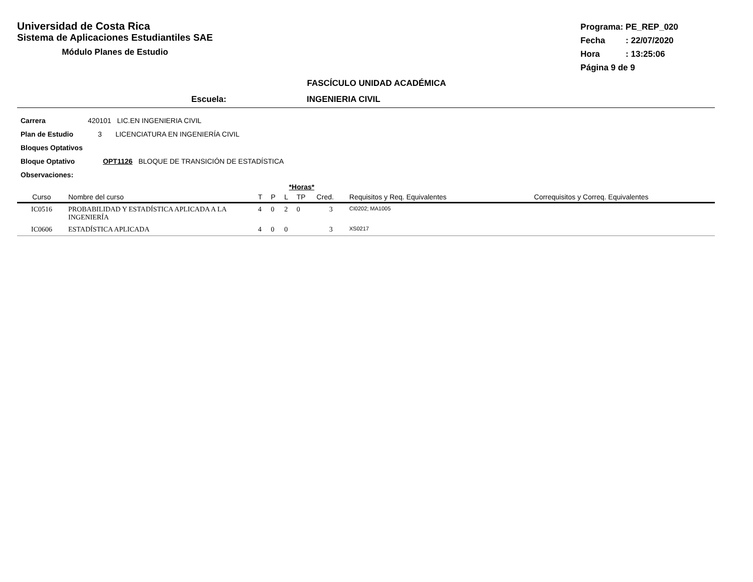Universidad de Costa Rica
Sistema de Aplicaciones Estudiantiles SAE
Módulo Planes de Estudio
Programa: PE_REP_020
Fecha: 22/07/2020
Hora: 13:25:06
Página 9 de 9
FASCÍCULO UNIDAD ACADÉMICA
Escuela: INGENIERIA CIVIL
Carrera 420101 LIC.EN INGENIERIA CIVIL
Plan de Estudio 3 LICENCIATURA EN INGENIERÍA CIVIL
Bloques Optativos
Bloque Optativo OPT1126 BLOQUE DE TRANSICIÓN DE ESTADÍSTICA
Observaciones:
| | | *Horas* | | | | | | |
| --- | --- | --- | --- | --- | --- | --- | --- | --- |
| Curso | Nombre del curso | T | P | L | TP | Cred. | Requisitos y Req. Equivalentes | Correquisitos y Correq. Equivalentes |
| IC0516 | PROBABILIDAD Y ESTADÍSTICA APLICADA A LA INGENIERÍA | 4 | 0 | 2 | 0 | 3 | CI0202; MA1005 | |
| IC0606 | ESTADÍSTICA APLICADA | 4 | 0 | 0 | | 3 | XS0217 | |